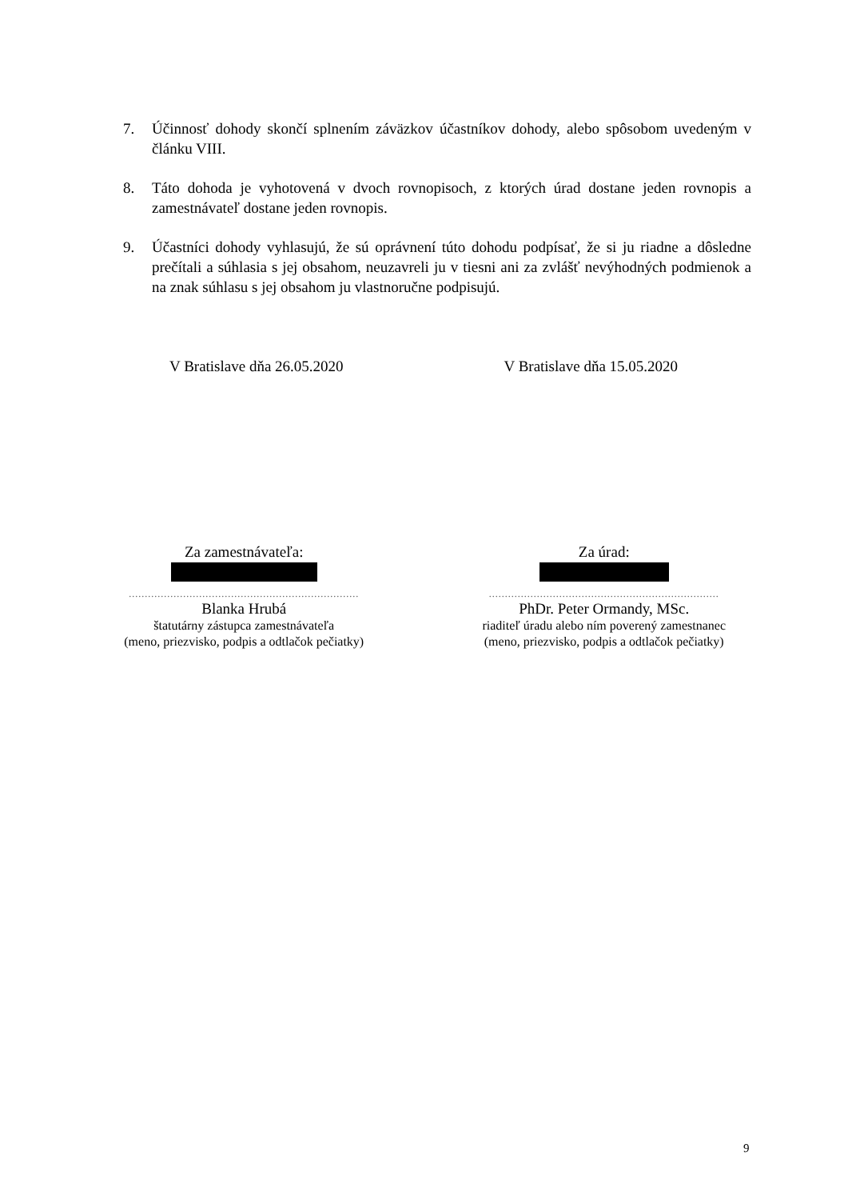7. Účinnosť dohody skončí splnením záväzkov účastníkov dohody, alebo spôsobom uvedeným v článku VIII.
8. Táto dohoda je vyhotovená v dvoch rovnopisoch, z ktorých úrad dostane jeden rovnopis a zamestnávateľ dostane jeden rovnopis.
9. Účastníci dohody vyhlasujú, že sú oprávnení túto dohodu podpísať, že si ju riadne a dôsledne prečítali a súhlasia s jej obsahom, neuzavreli ju v tiesni ani za zvlášť nevýhodných podmienok a na znak súhlasu s jej obsahom ju vlastnoručne podpisujú.
V Bratislave dňa 26.05.2020 V Bratislave dňa 15.05.2020
Za zamestnávateľa:
........................................................................
Blanka Hrubá
štatutárny zástupca zamestnávateľa
(meno, priezvisko, podpis a odtlačok pečiatky)
Za úrad:
........................................................................
PhDr. Peter Ormandy, MSc.
riaditeľ úradu alebo ním poverený zamestnanec
(meno, priezvisko, podpis a odtlačok pečiatky)
9